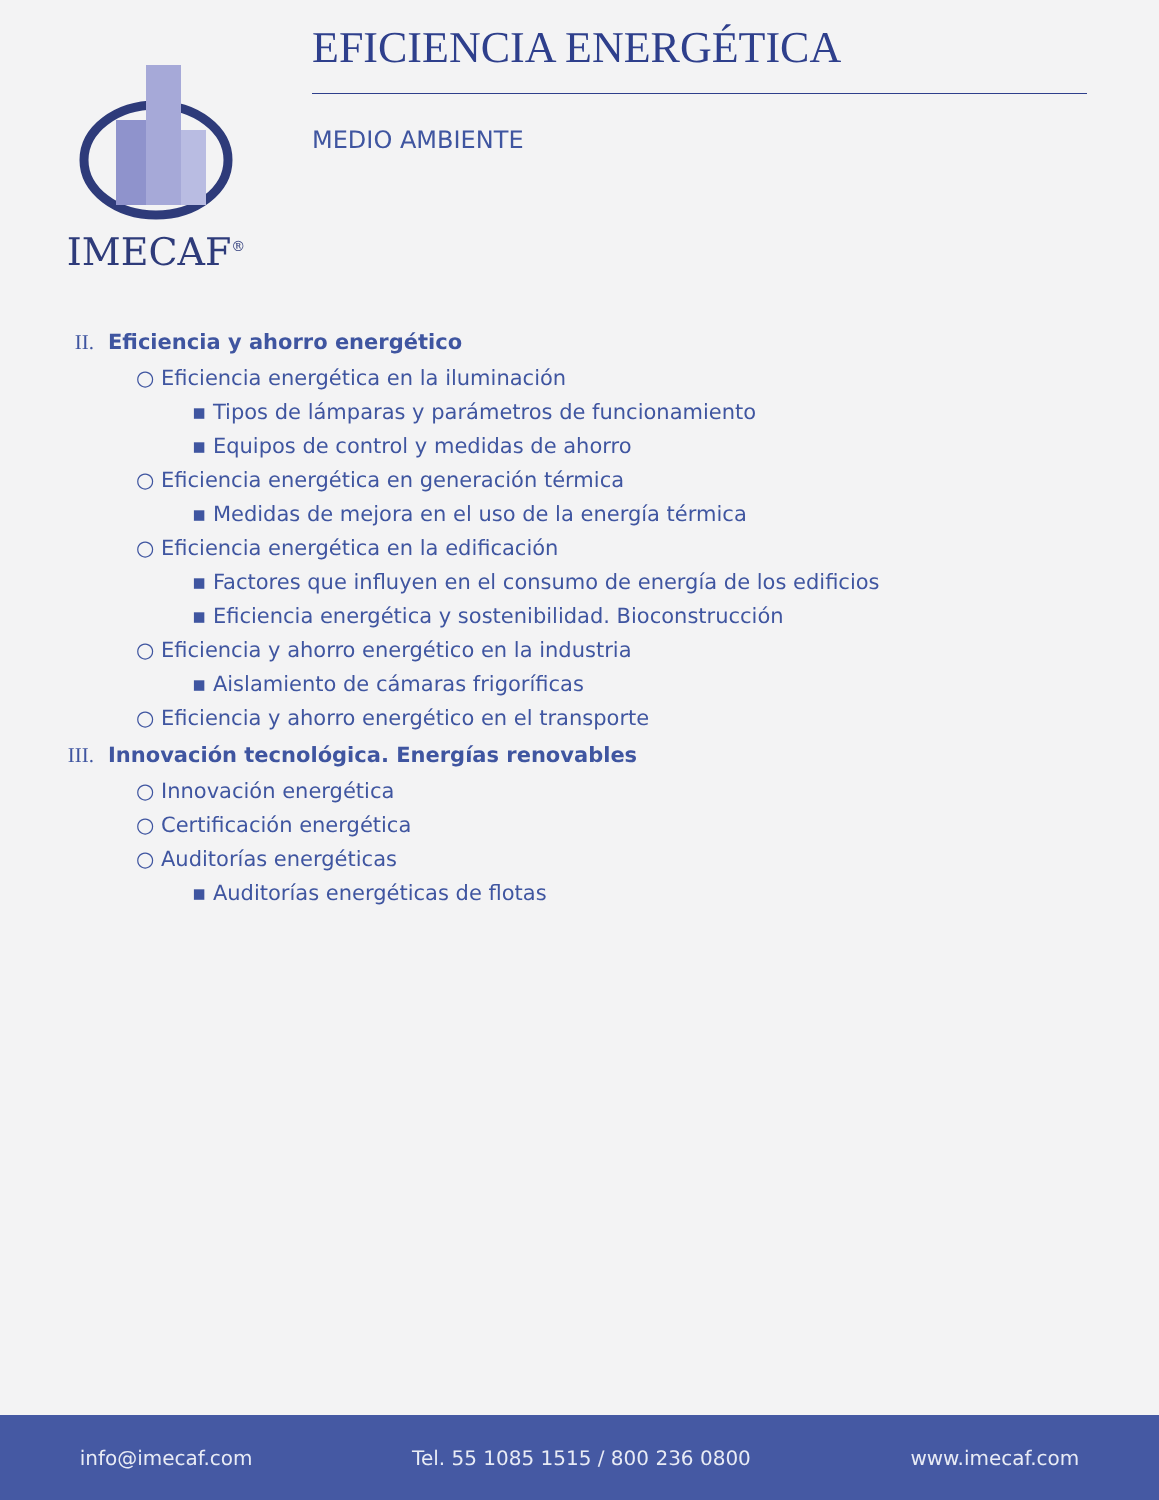IMECAF<sup>®</sup>
EFICIENCIA ENERGÉTICA
MEDIO AMBIENTE
II. Eficiencia y ahorro energético
○ Eficiencia energética en la iluminación
▪ Tipos de lámparas y parámetros de funcionamiento
▪ Equipos de control y medidas de ahorro
○ Eficiencia energética en generación térmica
▪ Medidas de mejora en el uso de la energía térmica
○ Eficiencia energética en la edificación
▪ Factores que influyen en el consumo de energía de los edificios
▪ Eficiencia energética y sostenibilidad. Bioconstrucción
○ Eficiencia y ahorro energético en la industria
▪ Aislamiento de cámaras frigoríficas
○ Eficiencia y ahorro energético en el transporte
III. Innovación tecnológica. Energías renovables
○ Innovación energética
○ Certificación energética
○ Auditorías energéticas
▪ Auditorías energéticas de flotas
info@imecaf.com Tel. 55 1085 1515 / 800 236 0800 www.imecaf.com